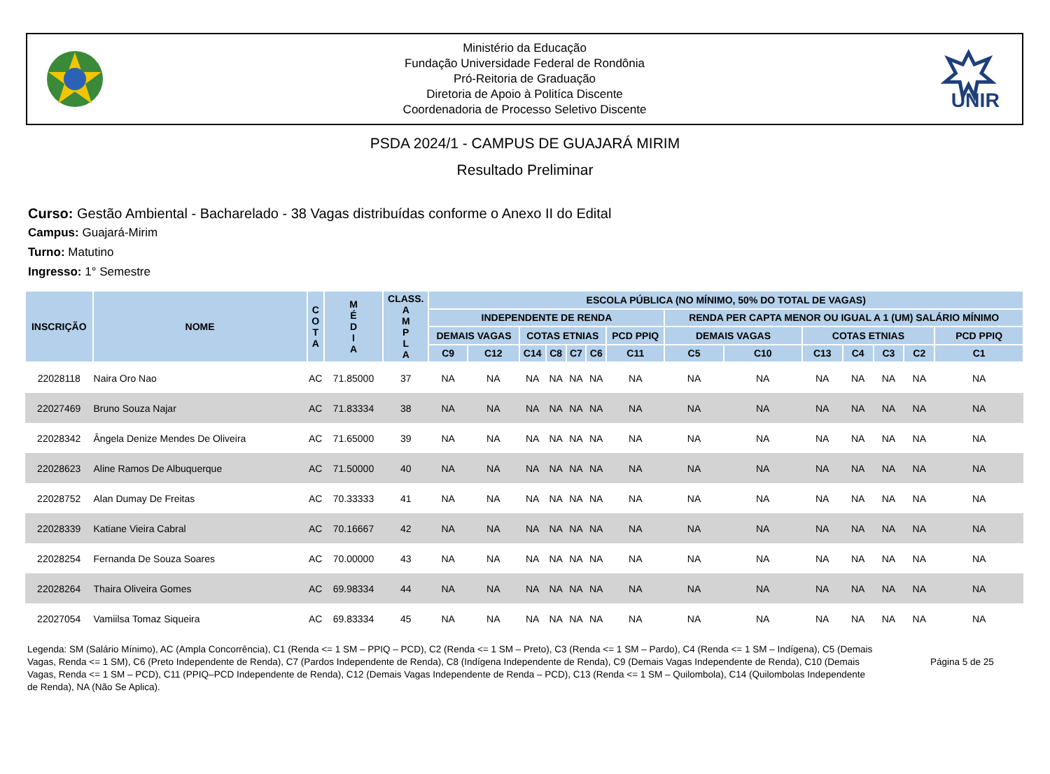Ministério da Educação
Fundação Universidade Federal de Rondônia
Pró-Reitoria de Graduação
Diretoria de Apoio à Politíca Discente
Coordenadoria de Processo Seletivo Discente
UNIR
PSDA 2024/1 - CAMPUS DE GUAJARÁ MIRIM
Resultado Preliminar
Curso: Gestão Ambiental - Bacharelado - 38 Vagas distribuídas conforme o Anexo II do Edital
Campus: Guajará-Mirim
Turno: Matutino
Ingresso: 1° Semestre
| INSCRIÇÃO | NOME | C O T A | M É D I A | CLASS. A M P L A | ESCOLA PÚBLICA (NO MÍNIMO, 50% DO TOTAL DE VAGAS) | | | | | | | | | | | | | |
| --- | --- | --- | --- | --- | --- | --- | --- | --- | --- | --- | --- | --- | --- | --- | --- | --- | --- | --- |
| | | | | | INDEPENDENTE DE RENDA | | | | | | | RENDA PER CAPTA MENOR OU IGUAL A 1 (UM) SALÁRIO MÍNIMO | | | | | | |
| | | | | | DEMAIS VAGAS | | COTAS ETNIAS | | | | PCD PPIQ | DEMAIS VAGAS | | COTAS ETNIAS | | | | PCD PPIQ |
| | | | | | C9 | C12 | C14 | C8 | C7 | C6 | C11 | C5 | C10 | C13 | C4 | C3 | C2 | C1 |
| 22028118 | Naira Oro Nao | AC | 71.85000 | 37 | NA | NA | NA | NA | NA | NA | NA | NA | NA | NA | NA | NA | NA | NA |
| 22027469 | Bruno Souza Najar | AC | 71.83334 | 38 | NA | NA | NA | NA | NA | NA | NA | NA | NA | NA | NA | NA | NA | NA |
| 22028342 | Ângela Denize Mendes De Oliveira | AC | 71.65000 | 39 | NA | NA | NA | NA | NA | NA | NA | NA | NA | NA | NA | NA | NA | NA |
| 22028623 | Aline Ramos De Albuquerque | AC | 71.50000 | 40 | NA | NA | NA | NA | NA | NA | NA | NA | NA | NA | NA | NA | NA | NA |
| 22028752 | Alan Dumay De Freitas | AC | 70.33333 | 41 | NA | NA | NA | NA | NA | NA | NA | NA | NA | NA | NA | NA | NA | NA |
| 22028339 | Katiane Vieira Cabral | AC | 70.16667 | 42 | NA | NA | NA | NA | NA | NA | NA | NA | NA | NA | NA | NA | NA | NA |
| 22028254 | Fernanda De Souza Soares | AC | 70.00000 | 43 | NA | NA | NA | NA | NA | NA | NA | NA | NA | NA | NA | NA | NA | NA |
| 22028264 | Thaira Oliveira Gomes | AC | 69.98334 | 44 | NA | NA | NA | NA | NA | NA | NA | NA | NA | NA | NA | NA | NA | NA |
| 22027054 | Vamiilsa Tomaz Siqueira | AC | 69.83334 | 45 | NA | NA | NA | NA | NA | NA | NA | NA | NA | NA | NA | NA | NA | NA |
Legenda: SM (Salário Mínimo), AC (Ampla Concorrência), C1 (Renda <= 1 SM – PPIQ – PCD), C2 (Renda <= 1 SM – Preto), C3 (Renda <= 1 SM – Pardo), C4 (Renda <= 1 SM – Indígena), C5 (Demais Vagas, Renda <= 1 SM), C6 (Preto Independente de Renda), C7 (Pardos Independente de Renda), C8 (Indígena Independente de Renda), C9 (Demais Vagas Independente de Renda), C10 (Demais Vagas, Renda <= 1 SM – PCD), C11 (PPIQ–PCD Independente de Renda), C12 (Demais Vagas Independente de Renda – PCD), C13 (Renda <= 1 SM – Quilombola), C14 (Quilombolas Independente de Renda), NA (Não Se Aplica).
Página 5 de 25